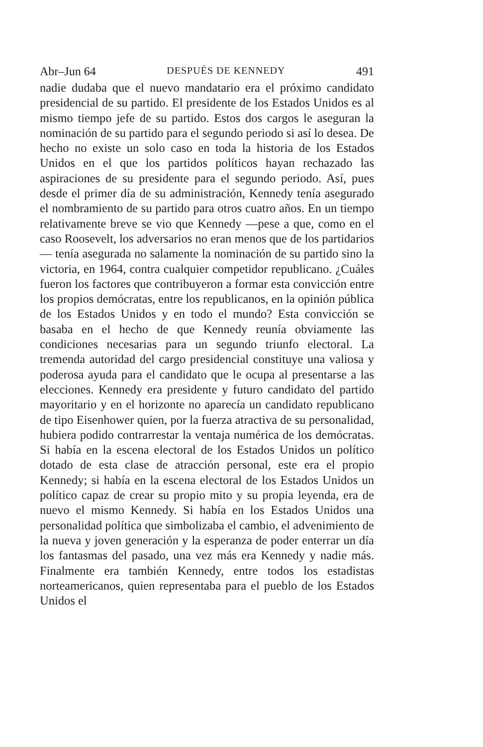Abr–Jun 64 DESPUÉS DE KENNEDY 491
nadie dudaba que el nuevo mandatario era el próximo candidato presidencial de su partido. El presidente de los Estados Unidos es al mismo tiempo jefe de su partido. Estos dos cargos le aseguran la nominación de su partido para el segundo periodo si así lo desea. De hecho no existe un solo caso en toda la historia de los Estados Unidos en el que los partidos políticos hayan rechazado las aspiraciones de su presidente para el segundo periodo. Así, pues desde el primer día de su administración, Kennedy tenía asegurado el nombramiento de su partido para otros cuatro años. En un tiempo relativamente breve se vio que Kennedy —pese a que, como en el caso Roosevelt, los adversarios no eran menos que de los partidarios— tenía asegurada no salamente la nominación de su partido sino la victoria, en 1964, contra cualquier competidor republicano. ¿Cuáles fueron los factores que contribuyeron a formar esta convicción entre los propios demócratas, entre los republicanos, en la opinión pública de los Estados Unidos y en todo el mundo? Esta convicción se basaba en el hecho de que Kennedy reunía obviamente las condiciones necesarias para un segundo triunfo electoral. La tremenda autoridad del cargo presidencial constituye una valiosa y poderosa ayuda para el candidato que le ocupa al presentarse a las elecciones. Kennedy era presidente y futuro candidato del partido mayoritario y en el horizonte no aparecía un candidato republicano de tipo Eisenhower quien, por la fuerza atractiva de su personalidad, hubiera podido contrarrestar la ventaja numérica de los demócratas. Si había en la escena electoral de los Estados Unidos un político dotado de esta clase de atracción personal, este era el propio Kennedy; si había en la escena electoral de los Estados Unidos un político capaz de crear su propio mito y su propia leyenda, era de nuevo el mismo Kennedy. Si había en los Estados Unidos una personalidad política que simbolizaba el cambio, el advenimiento de la nueva y joven generación y la esperanza de poder enterrar un día los fantasmas del pasado, una vez más era Kennedy y nadie más. Finalmente era también Kennedy, entre todos los estadistas norteamericanos, quien representaba para el pueblo de los Estados Unidos el